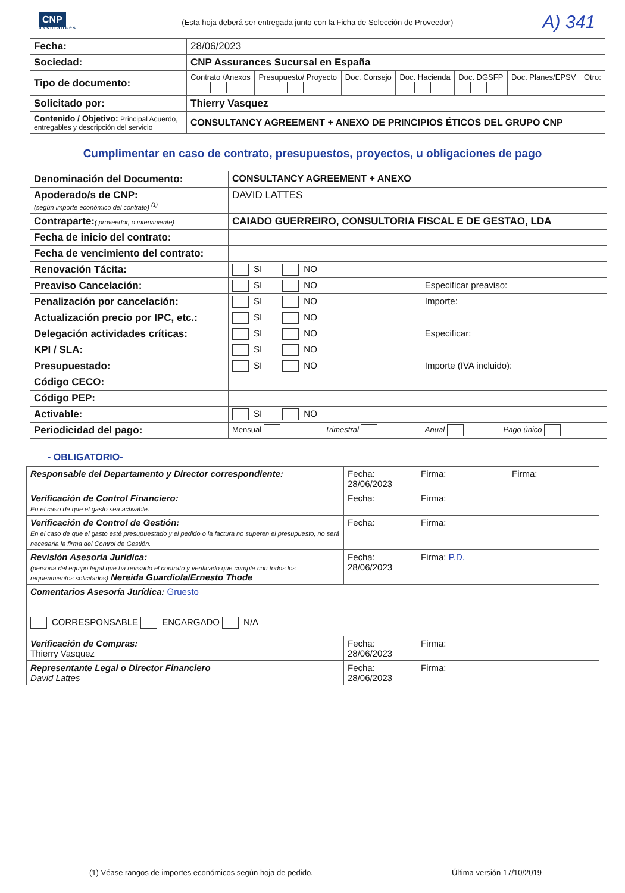CNP
assurances
(Esta hoja deberá ser entregada junto con la Ficha de Selección de Proveedor)
A) 341
| Fecha: | 28/06/2023 | | | | | | |
| Sociedad: | CNP Assurances Sucursal en España | | | | | | |
| Tipo de documento: | Contrato /Anexos | Presupuesto/ Proyecto | Doc. Consejo | Doc. Hacienda | Doc. DGSFP | Doc. Planes/EPSV | Otro: |
| Solicitado por: | Thierry Vasquez | | | | | | |
| Contenido / Objetivo: Principal Acuerdo, entregables y descripción del servicio | CONSULTANCY AGREEMENT + ANEXO DE PRINCIPIOS ÉTICOS DEL GRUPO CNP | | | | | | |
Cumplimentar en caso de contrato, presupuestos, proyectos, u obligaciones de pago
| Denominación del Documento: | CONSULTANCY AGREEMENT + ANEXO | | | |
| Apoderado/s de CNP: (según importe económico del contrato) <sup>(1)</sup> | DAVID LATTES | | | |
| Contraparte: ( proveedor, o interviniente) | CAIADO GUERREIRO, CONSULTORIA FISCAL E DE GESTAO, LDA | | | |
| Fecha de inicio del contrato: | | | | |
| Fecha de vencimiento del contrato: | | | | |
| Renovación Tácita: | SI NO | | | |
| Preaviso Cancelación: | SI NO | | Especificar preaviso: | |
| Penalización por cancelación: | SI NO | | Importe: | |
| Actualización precio por IPC, etc.: | SI NO | | | |
| Delegación actividades críticas: | SI NO | | Especificar: | |
| KPI / SLA: | SI NO | | | |
| Presupuestado: | SI NO | | Importe (IVA incluido): | |
| Código CECO: | | | | |
| Código PEP: | | | | |
| Activable: | SI NO | | | |
| Periodicidad del pago: | Mensual | Trimestral | Anual | Pago único |
- OBLIGATORIO-
| Responsable del Departamento y Director correspondiente: | Fecha: 28/06/2023 | Firma: | Firma: |
| Verificación de Control Financiero: En el caso de que el gasto sea activable. | Fecha: | Firma: | |
| Verificación de Control de Gestión: En el caso de que el gasto esté presupuestado y el pedido o la factura no superen el presupuesto, no será necesaria la firma del Control de Gestión. | Fecha: | Firma: | |
| Revisión Asesoría Jurídica: (persona del equipo legal que ha revisado el contrato y verificado que cumple con todos los requerimientos solicitados) Nereida Guardiola/Ernesto Thode | Fecha: 28/06/2023 | Firma: P.D. | |
| Comentarios Asesoría Jurídica: Gruesto CORRESPONSABLE ENCARGADO N/A | | | |
| Verificación de Compras: Thierry Vasquez | Fecha: 28/06/2023 | Firma: | |
| Representante Legal o Director Financiero David Lattes | Fecha: 28/06/2023 | Firma: | |
(1) Véase rangos de importes económicos según hoja de pedido. Última versión 17/10/2019